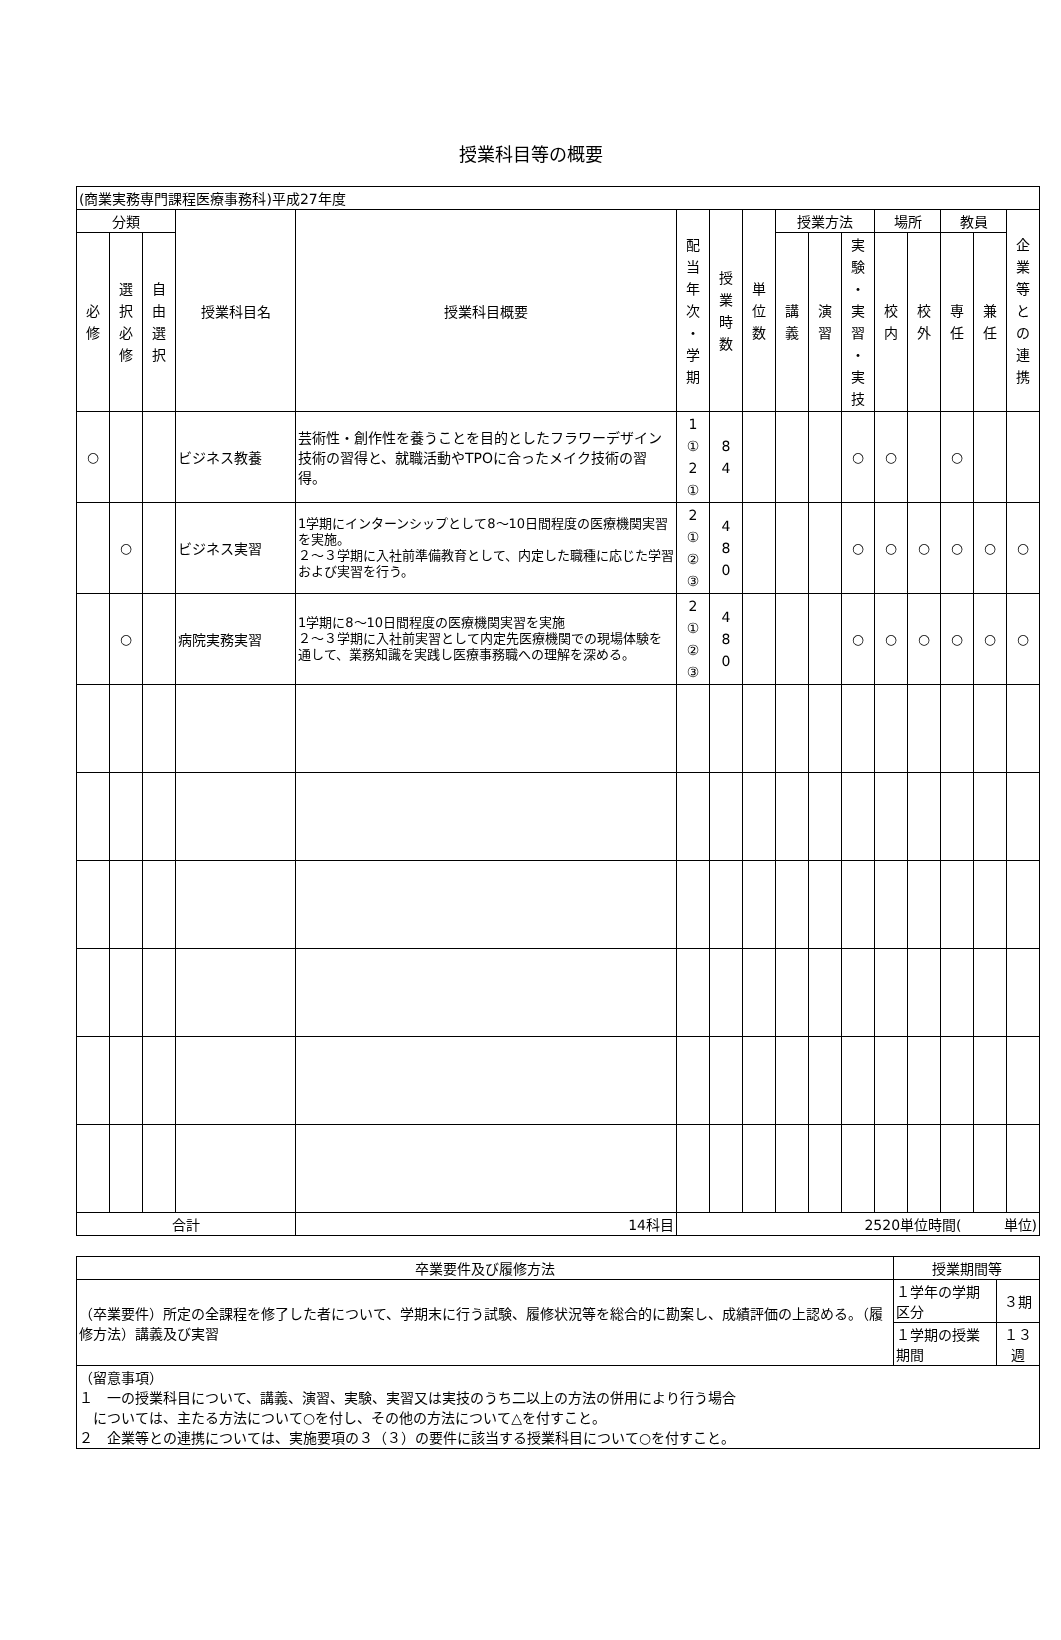授業科目等の概要
| (商業実務専門課程医療事務科)平成27年度 | | | | | | | | | | | | | | | |
| 分類 | | | 授業科目名 | 授業科目概要 | 配 当 年 次 ・ 学 期 | 授 業 時 数 | 単 位 数 | 授業方法 | | | 場所 | | 教員 | | 企 業 等 と の 連 携 |
| 必 修 | 選 択 必 修 | 自 由 選 択 | | | | | | 講 義 | 演 習 | 実 験 ・ 実 習 ・ 実 技 | 校 内 | 校 外 | 専 任 | 兼 任 | |
| ○ | | | ビジネス教養 | 芸術性・創作性を養うことを目的としたフラワーデザイン技術の習得と、就職活動やTPOに合ったメイク技術の習得。 | 1 ① 2 ① | 8 4 | | | | ○ | ○ | | ○ | | |
| | ○ | | ビジネス実習 | 1学期にインターンシップとして8～10日間程度の医療機関実習を実施。 ２～３学期に入社前準備教育として、内定した職種に応じた学習および実習を行う。 | 2 ① ② ③ | 4 8 0 | | | | ○ | ○ | ○ | ○ | ○ | ○ |
| | ○ | | 病院実務実習 | 1学期に8～10日間程度の医療機関実習を実施 ２～３学期に入社前実習として内定先医療機関での現場体験を通して、業務知識を実践し医療事務職への理解を深める。 | 2 ① ② ③ | 4 8 0 | | | | ○ | ○ | ○ | ○ | ○ | ○ |
| 合計 | | | | 14科目 | 2520単位時間( 単位) | | | | | | | | | | |
| 卒業要件及び履修方法 | 授業期間等 | |
| （卒業要件）所定の全課程を修了した者について、学期末に行う試験、履修状況等を総合的に勘案し、成績評価の上認める。（履修方法）講義及び実習 | １学年の学期区分 | ３期 |
| | １学期の授業期間 | １３週 |
| （留意事項） １ 一の授業科目について、講義、演習、実験、実習又は実技のうち二以上の方法の併用により行う場合 については、主たる方法について○を付し、その他の方法について△を付すこと。 ２ 企業等との連携については、実施要項の３（３）の要件に該当する授業科目について○を付すこと。 | | |